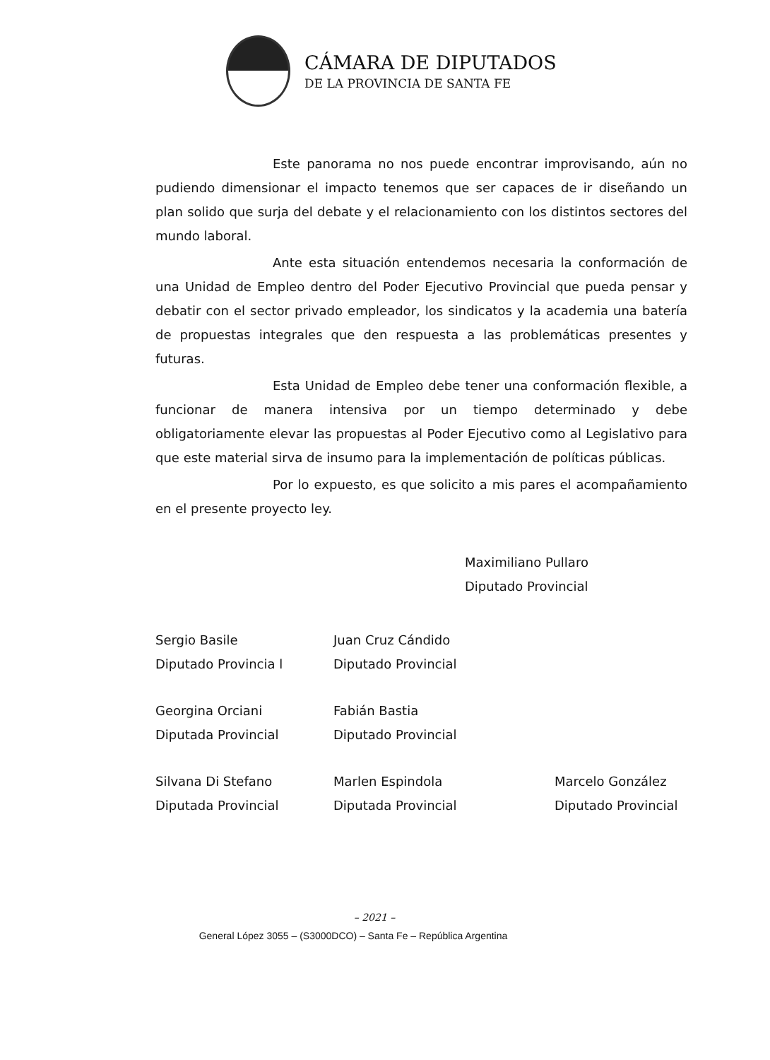CÁMARA DE DIPUTADOS
DE LA PROVINCIA DE SANTA FE
Este panorama no nos puede encontrar improvisando, aún no pudiendo dimensionar el impacto tenemos que ser capaces de ir diseñando un plan solido que surja del debate y el relacionamiento con los distintos sectores del mundo laboral.
Ante esta situación entendemos necesaria la conformación de una Unidad de Empleo dentro del Poder Ejecutivo Provincial que pueda pensar y debatir con el sector privado empleador, los sindicatos y la academia una batería de propuestas integrales que den respuesta a las problemáticas presentes y futuras.
Esta Unidad de Empleo debe tener una conformación flexible, a funcionar de manera intensiva por un tiempo determinado y debe obligatoriamente elevar las propuestas al Poder Ejecutivo como al Legislativo para que este material sirva de insumo para la implementación de políticas públicas.
Por lo expuesto, es que solicito a mis pares el acompañamiento en el presente proyecto ley.
Maximiliano Pullaro
Diputado Provincial
Sergio Basile
Diputado Provincia l
Juan Cruz Cándido
Diputado Provincial
Georgina Orciani
Diputada Provincial
Fabián Bastia
Diputado Provincial
Silvana Di Stefano
Diputada Provincial
Marlen Espindola
Diputada Provincial
Marcelo González
Diputado Provincial
– 2021 –
General López 3055 – (S3000DCO) – Santa Fe – República Argentina